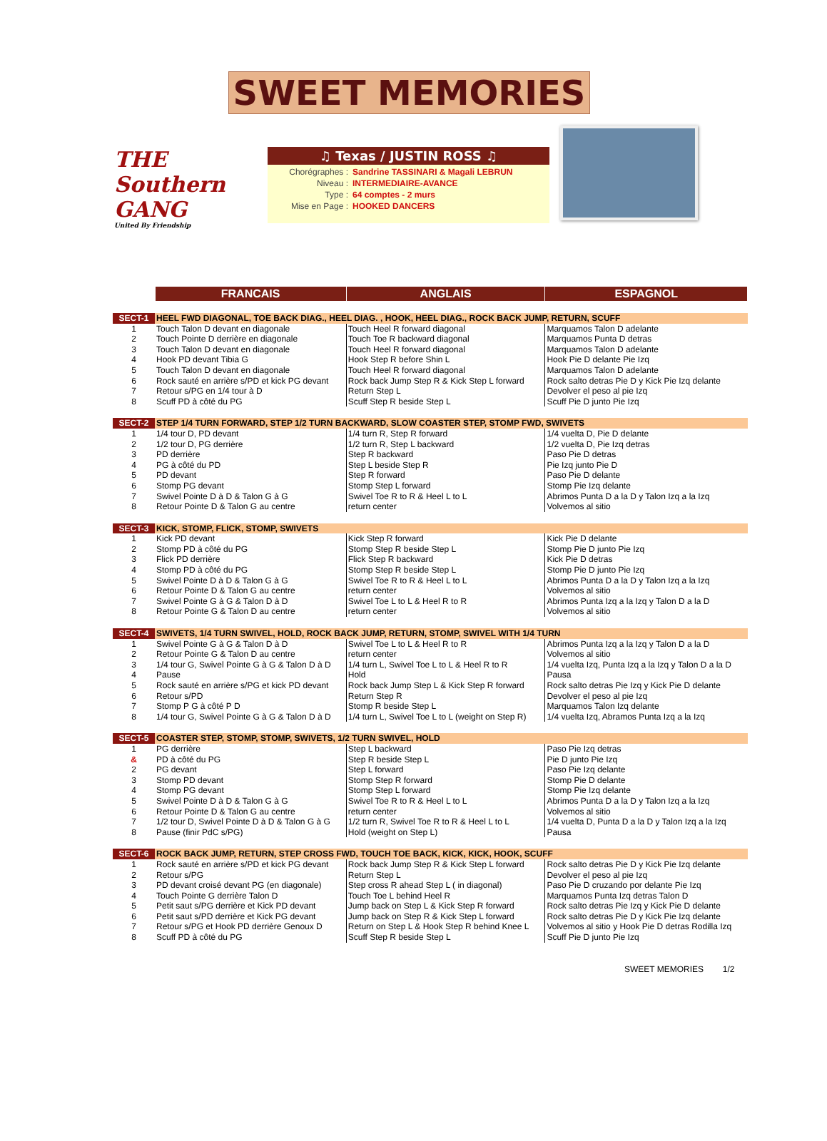SWEET MEMORIES
THE Southern GANG
United By Friendship
♫ Texas / JUSTIN ROSS ♫
| Chorégraphes : | Sandrine TASSINARI & Magali LEBRUN |
| Niveau : | INTERMEDIAIRE-AVANCE |
| Type : | 64 comptes - 2 murs |
| Mise en Page : | HOOKED DANCERS |
| | FRANCAIS | ANGLAIS | ESPAGNOL |
| --- | --- | --- | --- |
| SECT-1 | HEEL FWD DIAGONAL, TOE BACK DIAG., HEEL DIAG. , HOOK, HEEL DIAG., ROCK BACK JUMP, RETURN, SCUFF | | |
| 1 | Touch Talon D devant en diagonale | Touch Heel R forward diagonal | Marquamos Talon D adelante |
| 2 | Touch Pointe D derrière en diagonale | Touch Toe R backward diagonal | Marquamos Punta D detras |
| 3 | Touch Talon D devant en diagonale | Touch Heel R forward diagonal | Marquamos Talon D adelante |
| 4 | Hook PD devant Tibia G | Hook Step R before Shin L | Hook Pie D delante Pie Izq |
| 5 | Touch Talon D devant en diagonale | Touch Heel R forward diagonal | Marquamos Talon D adelante |
| 6 | Rock sauté en arrière s/PD et kick PG devant | Rock back Jump Step R & Kick Step L forward | Rock salto detras Pie D y Kick Pie Izq delante |
| 7 | Retour s/PG en 1/4 tour à D | Return Step L | Devolver el peso al pie Izq |
| 8 | Scuff PD à côté du PG | Scuff Step R beside Step L | Scuff Pie D junto Pie Izq |
| SECT-2 | STEP 1/4 TURN FORWARD, STEP 1/2 TURN BACKWARD, SLOW COASTER STEP, STOMP FWD, SWIVETS | | |
| 1 | 1/4 tour D, PD devant | 1/4 turn R, Step R forward | 1/4 vuelta D, Pie D delante |
| 2 | 1/2 tour D, PG derrière | 1/2 turn R, Step L backward | 1/2 vuelta D, Pie Izq detras |
| 3 | PD derrière | Step R backward | Paso Pie D detras |
| 4 | PG à côté du PD | Step L beside Step R | Pie Izq junto Pie D |
| 5 | PD devant | Step R forward | Paso Pie D delante |
| 6 | Stomp PG devant | Stomp Step L forward | Stomp Pie Izq delante |
| 7 | Swivel Pointe D à D & Talon G à G | Swivel Toe R to R & Heel L to L | Abrimos Punta D a la D y Talon Izq a la Izq |
| 8 | Retour Pointe D & Talon G au centre | return center | Volvemos al sitio |
| SECT-3 | KICK, STOMP, FLICK, STOMP, SWIVETS | | |
| 1 | Kick PD devant | Kick Step R forward | Kick Pie D delante |
| 2 | Stomp PD à côté du PG | Stomp Step R beside Step L | Stomp Pie D junto Pie Izq |
| 3 | Flick PD derrière | Flick Step R backward | Kick Pie D detras |
| 4 | Stomp PD à côté du PG | Stomp Step R beside Step L | Stomp Pie D junto Pie Izq |
| 5 | Swivel Pointe D à D & Talon G à G | Swivel Toe R to R & Heel L to L | Abrimos Punta D a la D y Talon Izq a la Izq |
| 6 | Retour Pointe D & Talon G au centre | return center | Volvemos al sitio |
| 7 | Swivel Pointe G à G & Talon D à D | Swivel Toe L to L & Heel R to R | Abrimos Punta Izq a la Izq y Talon D a la D |
| 8 | Retour Pointe G & Talon D au centre | return center | Volvemos al sitio |
| SECT-4 | SWIVETS, 1/4 TURN SWIVEL, HOLD, ROCK BACK JUMP, RETURN, STOMP, SWIVEL WITH 1/4 TURN | | |
| 1 | Swivel Pointe G à G & Talon D à D | Swivel Toe L to L & Heel R to R | Abrimos Punta Izq a la Izq y Talon D a la D |
| 2 | Retour Pointe G & Talon D au centre | return center | Volvemos al sitio |
| 3 | 1/4 tour G, Swivel Pointe G à G & Talon D à D | 1/4 turn L, Swivel Toe L to L & Heel R to R | 1/4 vuelta Izq, Punta Izq a la Izq y Talon D a la D |
| 4 | Pause | Hold | Pausa |
| 5 | Rock sauté en arrière s/PG et kick PD devant | Rock back Jump Step L & Kick Step R forward | Rock salto detras Pie Izq y Kick Pie D delante |
| 6 | Retour s/PD | Return Step R | Devolver el peso al pie Izq |
| 7 | Stomp P G à côté P D | Stomp R beside Step L | Marquamos Talon Izq delante |
| 8 | 1/4 tour G, Swivel Pointe G à G & Talon D à D | 1/4 turn L, Swivel Toe L to L (weight on Step R) | 1/4 vuelta Izq, Abramos Punta Izq a la Izq |
| SECT-5 | COASTER STEP, STOMP, STOMP, SWIVETS, 1/2 TURN SWIVEL, HOLD | | |
| 1 | PG derrière | Step L backward | Paso Pie Izq detras |
| & | PD à côté du PG | Step R beside Step L | Pie D junto Pie Izq |
| 2 | PG devant | Step L forward | Paso Pie Izq delante |
| 3 | Stomp PD devant | Stomp Step R forward | Stomp Pie D delante |
| 4 | Stomp PG devant | Stomp Step L forward | Stomp Pie Izq delante |
| 5 | Swivel Pointe D à D & Talon G à G | Swivel Toe R to R & Heel L to L | Abrimos Punta D a la D y Talon Izq a la Izq |
| 6 | Retour Pointe D & Talon G au centre | return center | Volvemos al sitio |
| 7 | 1/2 tour D, Swivel Pointe D à D & Talon G à G | 1/2 turn R, Swivel Toe R to R & Heel L to L | 1/4 vuelta D, Punta D a la D y Talon Izq a la Izq |
| 8 | Pause (finir PdC s/PG) | Hold (weight on Step L) | Pausa |
| SECT-6 | ROCK BACK JUMP, RETURN, STEP CROSS FWD, TOUCH TOE BACK, KICK, KICK, HOOK, SCUFF | | |
| 1 | Rock sauté en arrière s/PD et kick PG devant | Rock back Jump Step R & Kick Step L forward | Rock salto detras Pie D y Kick Pie Izq delante |
| 2 | Retour s/PG | Return Step L | Devolver el peso al pie Izq |
| 3 | PD devant croisé devant PG (en diagonale) | Step cross R ahead Step L ( in diagonal) | Paso Pie D cruzando por delante Pie Izq |
| 4 | Touch Pointe G derrière Talon D | Touch Toe L behind Heel R | Marquamos Punta Izq detras Talon D |
| 5 | Petit saut s/PG derrière et Kick PD devant | Jump back on Step L & Kick Step R forward | Rock salto detras Pie Izq y Kick Pie D delante |
| 6 | Petit saut s/PD derrière et Kick PG devant | Jump back on Step R & Kick Step L forward | Rock salto detras Pie D y Kick Pie Izq delante |
| 7 | Retour s/PG et Hook PD derrière Genoux D | Return on Step L & Hook Step R behind Knee L | Volvemos al sitio y Hook Pie D detras Rodilla Izq |
| 8 | Scuff PD à côté du PG | Scuff Step R beside Step L | Scuff Pie D junto Pie Izq |
SWEET MEMORIES 1/2